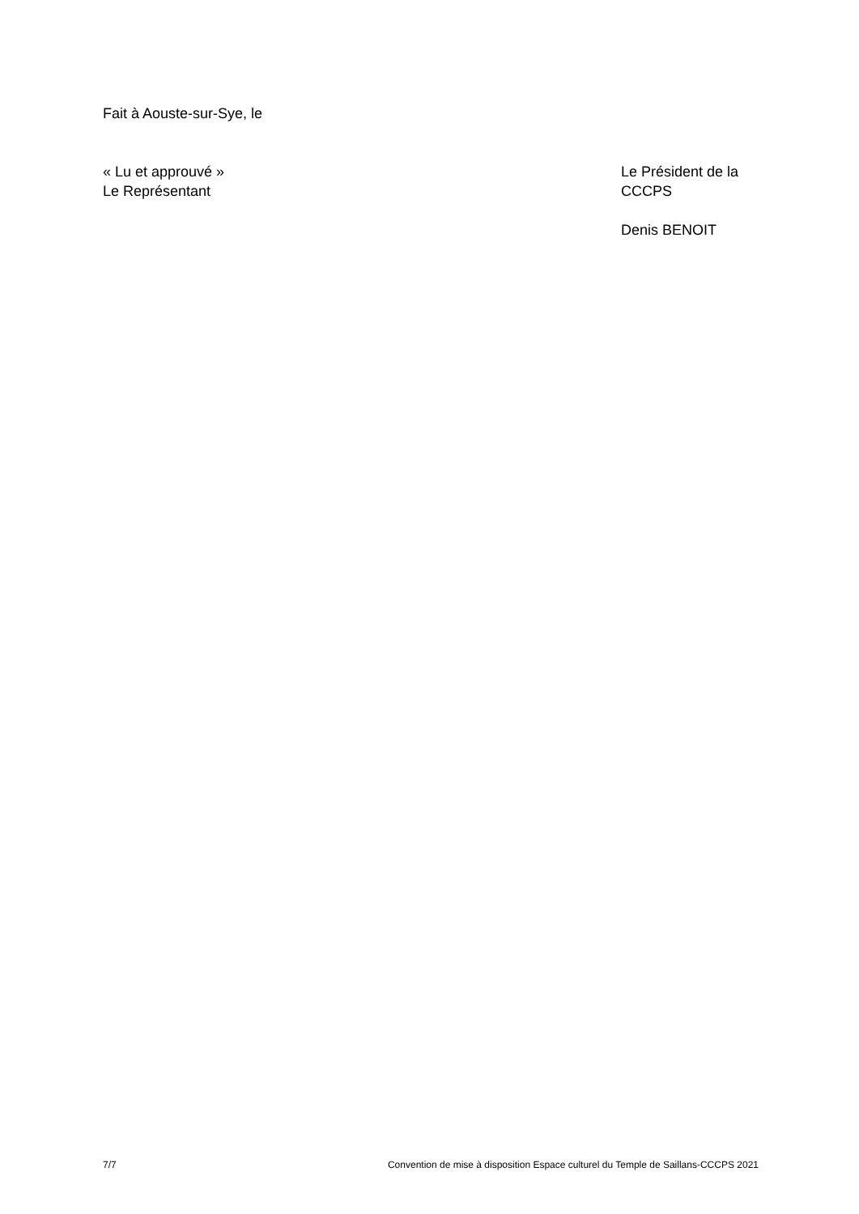Fait à Aouste-sur-Sye, le
« Lu et approuvé »
Le Représentant
Le Président de la
CCCPS
Denis BENOIT
7/7 Convention de mise à disposition Espace culturel du Temple de Saillans-CCCPS 2021